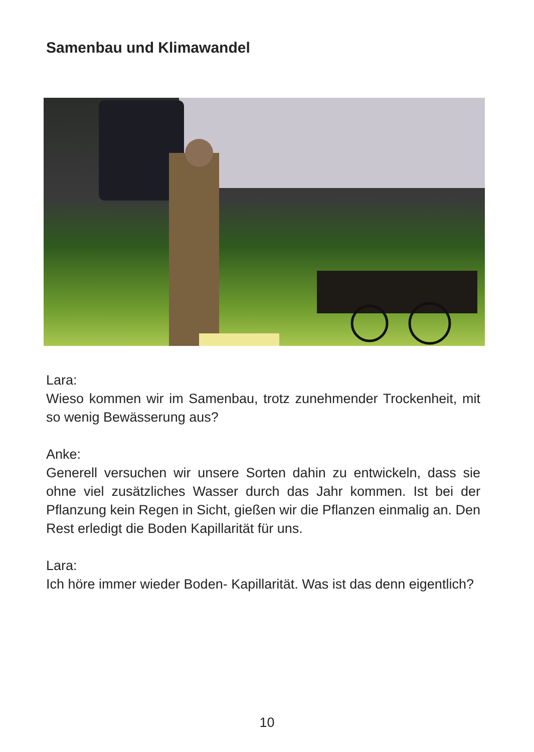Samenbau und Klimawandel
Lara:
Wieso kommen wir im Samenbau, trotz zunehmender Trockenheit, mit so wenig Bewässerung aus?
Anke:
Generell versuchen wir unsere Sorten dahin zu entwickeln, dass sie ohne viel zusätzliches Wasser durch das Jahr kommen. Ist bei der Pflanzung kein Regen in Sicht, gießen wir die Pflanzen einmalig an. Den Rest erledigt die Boden Kapillarität für uns.
Lara:
Ich höre immer wieder Boden- Kapillarität. Was ist das denn eigentlich?
10